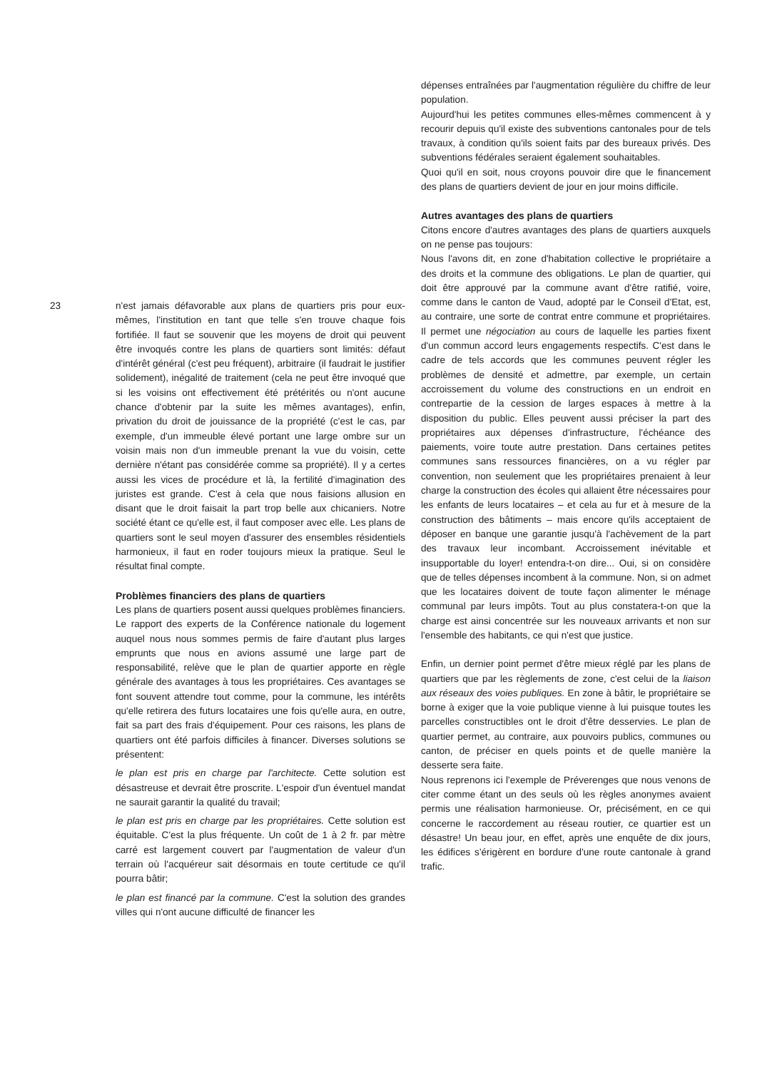23
n'est jamais défavorable aux plans de quartiers pris pour eux-mêmes, l'institution en tant que telle s'en trouve chaque fois fortifiée. Il faut se souvenir que les moyens de droit qui peuvent être invoqués contre les plans de quartiers sont limités: défaut d'intérêt général (c'est peu fréquent), arbitraire (il faudrait le justifier solidement), inégalité de traitement (cela ne peut être invoqué que si les voisins ont effectivement été prétérités ou n'ont aucune chance d'obtenir par la suite les mêmes avantages), enfin, privation du droit de jouissance de la propriété (c'est le cas, par exemple, d'un immeuble élevé portant une large ombre sur un voisin mais non d'un immeuble prenant la vue du voisin, cette dernière n'étant pas considérée comme sa propriété). Il y a certes aussi les vices de procédure et là, la fertilité d'imagination des juristes est grande. C'est à cela que nous faisions allusion en disant que le droit faisait la part trop belle aux chicaniers. Notre société étant ce qu'elle est, il faut composer avec elle. Les plans de quartiers sont le seul moyen d'assurer des ensembles résidentiels harmonieux, il faut en roder toujours mieux la pratique. Seul le résultat final compte.
Problèmes financiers des plans de quartiers
Les plans de quartiers posent aussi quelques problèmes financiers. Le rapport des experts de la Conférence nationale du logement auquel nous nous sommes permis de faire d'autant plus larges emprunts que nous en avions assumé une large part de responsabilité, relève que le plan de quartier apporte en règle générale des avantages à tous les propriétaires. Ces avantages se font souvent attendre tout comme, pour la commune, les intérêts qu'elle retirera des futurs locataires une fois qu'elle aura, en outre, fait sa part des frais d'équipement. Pour ces raisons, les plans de quartiers ont été parfois difficiles à financer. Diverses solutions se présentent:
le plan est pris en charge par l'architecte. Cette solution est désastreuse et devrait être proscrite. L'espoir d'un éventuel mandat ne saurait garantir la qualité du travail;
le plan est pris en charge par les propriétaires. Cette solution est équitable. C'est la plus fréquente. Un coût de 1 à 2 fr. par mètre carré est largement couvert par l'augmentation de valeur d'un terrain où l'acquéreur sait désormais en toute certitude ce qu'il pourra bâtir;
le plan est financé par la commune. C'est la solution des grandes villes qui n'ont aucune difficulté de financer les
dépenses entraînées par l'augmentation régulière du chiffre de leur population.
Aujourd'hui les petites communes elles-mêmes commencent à y recourir depuis qu'il existe des subventions cantonales pour de tels travaux, à condition qu'ils soient faits par des bureaux privés. Des subventions fédérales seraient également souhaitables.
Quoi qu'il en soit, nous croyons pouvoir dire que le financement des plans de quartiers devient de jour en jour moins difficile.
Autres avantages des plans de quartiers
Citons encore d'autres avantages des plans de quartiers auxquels on ne pense pas toujours:
Nous l'avons dit, en zone d'habitation collective le propriétaire a des droits et la commune des obligations. Le plan de quartier, qui doit être approuvé par la commune avant d'être ratifié, voire, comme dans le canton de Vaud, adopté par le Conseil d'Etat, est, au contraire, une sorte de contrat entre commune et propriétaires. Il permet une négociation au cours de laquelle les parties fixent d'un commun accord leurs engagements respectifs. C'est dans le cadre de tels accords que les communes peuvent régler les problèmes de densité et admettre, par exemple, un certain accroissement du volume des constructions en un endroit en contrepartie de la cession de larges espaces à mettre à la disposition du public. Elles peuvent aussi préciser la part des propriétaires aux dépenses d'infrastructure, l'échéance des paiements, voire toute autre prestation. Dans certaines petites communes sans ressources financières, on a vu régler par convention, non seulement que les propriétaires prenaient à leur charge la construction des écoles qui allaient être nécessaires pour les enfants de leurs locataires – et cela au fur et à mesure de la construction des bâtiments – mais encore qu'ils acceptaient de déposer en banque une garantie jusqu'à l'achèvement de la part des travaux leur incombant. Accroissement inévitable et insupportable du loyer! entendra-t-on dire... Oui, si on considère que de telles dépenses incombent à la commune. Non, si on admet que les locataires doivent de toute façon alimenter le ménage communal par leurs impôts. Tout au plus constatera-t-on que la charge est ainsi concentrée sur les nouveaux arrivants et non sur l'ensemble des habitants, ce qui n'est que justice.
Enfin, un dernier point permet d'être mieux réglé par les plans de quartiers que par les règlements de zone, c'est celui de la liaison aux réseaux des voies publiques. En zone à bâtir, le propriétaire se borne à exiger que la voie publique vienne à lui puisque toutes les parcelles constructibles ont le droit d'être desservies. Le plan de quartier permet, au contraire, aux pouvoirs publics, communes ou canton, de préciser en quels points et de quelle manière la desserte sera faite.
Nous reprenons ici l'exemple de Préverenges que nous venons de citer comme étant un des seuls où les règles anonymes avaient permis une réalisation harmonieuse. Or, précisément, en ce qui concerne le raccordement au réseau routier, ce quartier est un désastre! Un beau jour, en effet, après une enquête de dix jours, les édifices s'érigèrent en bordure d'une route cantonale à grand trafic.